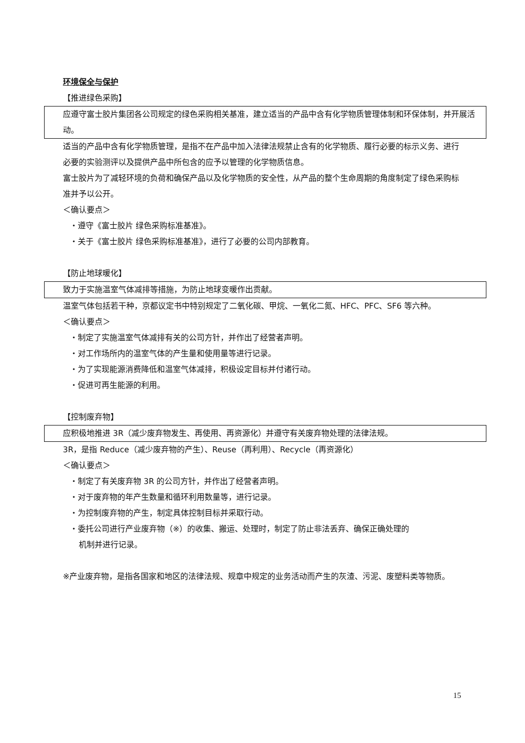环境保全与保护
【推进绿色采购】
应遵守富士胶片集团各公司规定的绿色采购相关基准，建立适当的产品中含有化学物质管理体制和环保体制，并开展活动。
适当的产品中含有化学物质管理，是指不在产品中加入法律法规禁止含有的化学物质、履行必要的标示义务、进行必要的实验测评以及提供产品中所包含的应予以管理的化学物质信息。
富士胶片为了减轻环境的负荷和确保产品以及化学物质的安全性，从产品的整个生命周期的角度制定了绿色采购标准并予以公开。
＜确认要点＞
・遵守《富士胶片 绿色采购标准基准》。
・关于《富士胶片 绿色采购标准基准》，进行了必要的公司内部教育。
【防止地球暖化】
致力于实施温室气体减排等措施，为防止地球变暖作出贡献。
温室气体包括若干种，京都议定书中特别规定了二氧化碳、甲烷、一氧化二氮、HFC、PFC、SF6 等六种。
＜确认要点＞
・制定了实施温室气体减排有关的公司方针，并作出了经营者声明。
・对工作场所内的温室气体的产生量和使用量等进行记录。
・为了实现能源消费降低和温室气体减排，积极设定目标并付诸行动。
・促进可再生能源的利用。
【控制废弃物】
应积极地推进 3R（减少废弃物发生、再使用、再资源化）并遵守有关废弃物处理的法律法规。
3R，是指 Reduce（减少废弃物的产生）、Reuse（再利用）、Recycle（再资源化）
＜确认要点＞
・制定了有关废弃物 3R 的公司方针，并作出了经营者声明。
・对于废弃物的年产生数量和循环利用数量等，进行记录。
・为控制废弃物的产生，制定具体控制目标并采取行动。
・委托公司进行产业废弃物（※）的收集、搬运、处理时，制定了防止非法丢弃、确保正确处理的
机制并进行记录。
※产业废弃物，是指各国家和地区的法律法规、规章中规定的业务活动而产生的灰渣、污泥、废塑料类等物质。
15